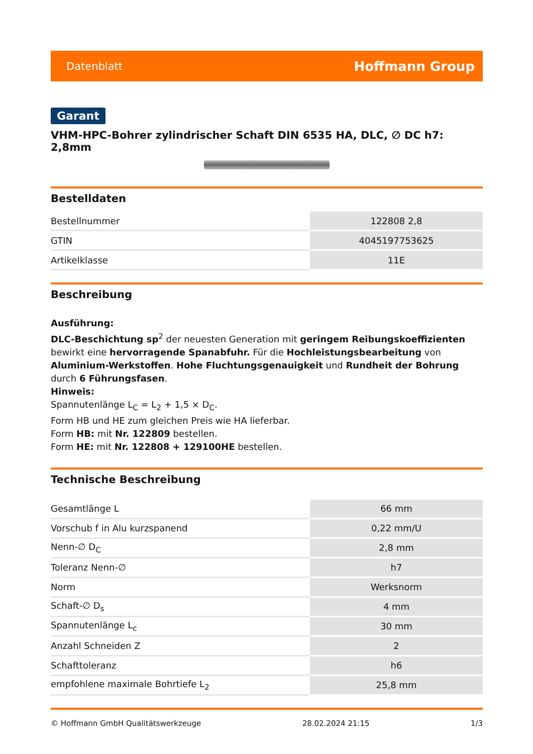Datenblatt Hoffmann Group
Garant
VHM-HPC-Bohrer zylindrischer Schaft DIN 6535 HA, DLC, ∅ DC h7: 2,8mm
Bestelldaten
| Bestellnummer | 122808 2,8 |
| GTIN | 4045197753625 |
| Artikelklasse | 11E |
Beschreibung
Ausführung:
DLC-Beschichtung sp<sup>2</sup> der neuesten Generation mit geringem Reibungskoeffizienten bewirkt eine hervorragende Spanabfuhr. Für die Hochleistungsbearbeitung von Aluminium-Werkstoffen. Hohe Fluchtungsgenauigkeit und Rundheit der Bohrung durch 6 Führungsfasen.
Hinweis:
Spannutenlänge L<sub>C</sub> = L<sub>2</sub> + 1,5 × D<sub>C</sub>.
Form HB und HE zum gleichen Preis wie HA lieferbar.
Form HB: mit Nr. 122809 bestellen.
Form HE: mit Nr. 122808 + 129100HE bestellen.
Technische Beschreibung
| Gesamtlänge L | 66 mm |
| Vorschub f in Alu kurzspanend | 0,22 mm/U |
| Nenn-∅ D<sub>C</sub> | 2,8 mm |
| Toleranz Nenn-∅ | h7 |
| Norm | Werksnorm |
| Schaft-∅ D<sub>s</sub> | 4 mm |
| Spannutenlänge L<sub>c</sub> | 30 mm |
| Anzahl Schneiden Z | 2 |
| Schafttoleranz | h6 |
| empfohlene maximale Bohrtiefe L<sub>2</sub> | 25,8 mm |
© Hoffmann GmbH Qualitätswerkzeuge 28.02.2024 21:15 1/3